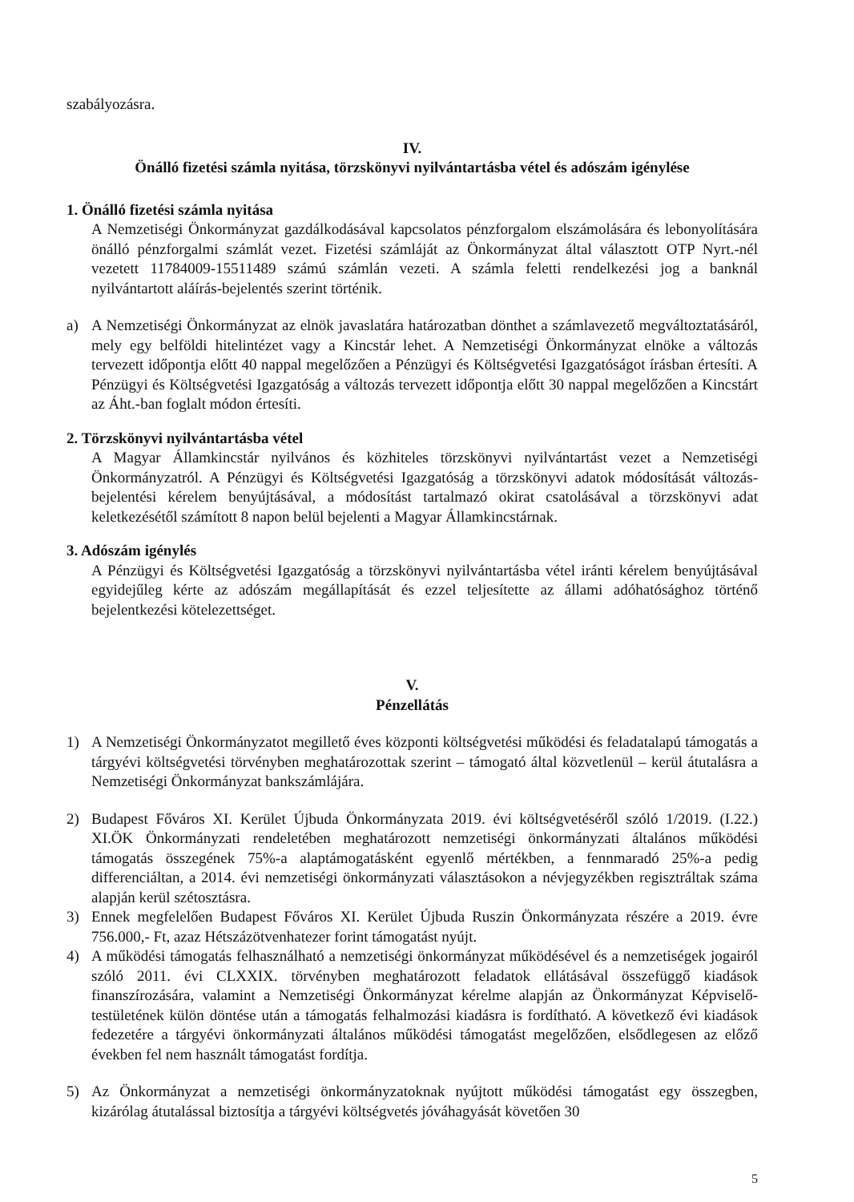szabályozásra.
IV.
Önálló fizetési számla nyitása, törzskönyvi nyilvántartásba vétel és adószám igénylése
1. Önálló fizetési számla nyitása
A Nemzetiségi Önkormányzat gazdálkodásával kapcsolatos pénzforgalom elszámolására és lebonyolítására önálló pénzforgalmi számlát vezet. Fizetési számláját az Önkormányzat által választott OTP Nyrt.-nél vezetett 11784009-15511489 számú számlán vezeti. A számla feletti rendelkezési jog a banknál nyilvántartott aláírás-bejelentés szerint történik.
a) A Nemzetiségi Önkormányzat az elnök javaslatára határozatban dönthet a számlavezető megváltoztatásáról, mely egy belföldi hitelintézet vagy a Kincstár lehet. A Nemzetiségi Önkormányzat elnöke a változás tervezett időpontja előtt 40 nappal megelőzően a Pénzügyi és Költségvetési Igazgatóságot írásban értesíti. A Pénzügyi és Költségvetési Igazgatóság a változás tervezett időpontja előtt 30 nappal megelőzően a Kincstárt az Áht.-ban foglalt módon értesíti.
2. Törzskönyvi nyilvántartásba vétel
A Magyar Államkincstár nyilvános és közhiteles törzskönyvi nyilvántartást vezet a Nemzetiségi Önkormányzatról. A Pénzügyi és Költségvetési Igazgatóság a törzskönyvi adatok módosítását változás-bejelentési kérelem benyújtásával, a módosítást tartalmazó okirat csatolásával a törzskönyvi adat keletkezésétől számított 8 napon belül bejelenti a Magyar Államkincstárnak.
3. Adószám igénylés
A Pénzügyi és Költségvetési Igazgatóság a törzskönyvi nyilvántartásba vétel iránti kérelem benyújtásával egyidejűleg kérte az adószám megállapítását és ezzel teljesítette az állami adóhatósághoz történő bejelentkezési kötelezettséget.
V.
Pénzellátás
1) A Nemzetiségi Önkormányzatot megillető éves központi költségvetési működési és feladatalapú támogatás a tárgyévi költségvetési törvényben meghatározottak szerint – támogató által közvetlenül – kerül átutalásra a Nemzetiségi Önkormányzat bankszámlájára.
2) Budapest Főváros XI. Kerület Újbuda Önkormányzata 2019. évi költségvetéséről szóló 1/2019. (I.22.) XI.ÖK Önkormányzati rendeletében meghatározott nemzetiségi önkormányzati általános működési támogatás összegének 75%-a alaptámogatásként egyenlő mértékben, a fennmaradó 25%-a pedig differenciáltan, a 2014. évi nemzetiségi önkormányzati választásokon a névjegyzékben regisztráltak száma alapján kerül szétosztásra.
3) Ennek megfelelően Budapest Főváros XI. Kerület Újbuda Ruszin Önkormányzata részére a 2019. évre 756.000,- Ft, azaz Hétszázötvenhatezer forint támogatást nyújt.
4) A működési támogatás felhasználható a nemzetiségi önkormányzat működésével és a nemzetiségek jogairól szóló 2011. évi CLXXIX. törvényben meghatározott feladatok ellátásával összefüggő kiadások finanszírozására, valamint a Nemzetiségi Önkormányzat kérelme alapján az Önkormányzat Képviselő-testületének külön döntése után a támogatás felhalmozási kiadásra is fordítható. A következő évi kiadások fedezetére a tárgyévi önkormányzati általános működési támogatást megelőzően, elsődlegesen az előző években fel nem használt támogatást fordítja.
5) Az Önkormányzat a nemzetiségi önkormányzatoknak nyújtott működési támogatást egy összegben, kizárólag átutalással biztosítja a tárgyévi költségvetés jóváhagyását követően 30
5